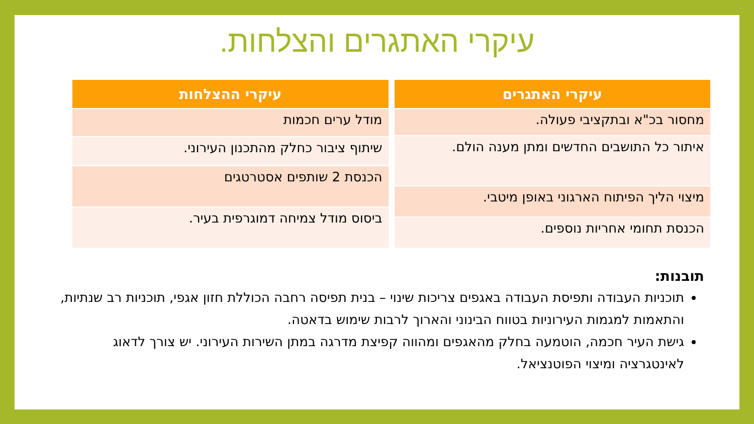עיקרי האתגרים והצלחות.
| עיקרי האתגרים |
| --- |
| מחסור בכ"א ובתקציבי פעולה. |
| איתור כל התושבים החדשים ומתן מענה הולם. |
| מיצוי הליך הפיתוח הארגוני באופן מיטבי. |
| הכנסת תחומי אחריות נוספים. |
| עיקרי ההצלחות |
| --- |
| מודל ערים חכמות |
| שיתוף ציבור כחלק מהתכנון העירוני. |
| הכנסת 2 שותפים אסטרטגים |
| ביסוס מודל צמיחה דמוגרפית בעיר. |
תובנות:
תוכניות העבודה ותפיסת העבודה באגפים צריכות שינוי – בנית תפיסה רחבה הכוללת חזון אגפי, תוכניות רב שנתיות, והתאמות למגמות העירוניות בטווח הבינוני והארוך לרבות שימוש בדאטה.
גישת העיר חכמה, הוטמעה בחלק מהאגפים ומהווה קפיצת מדרגה במתן השירות העירוני. יש צורך לדאוג לאינטגרציה ומיצוי הפוטנציאל.